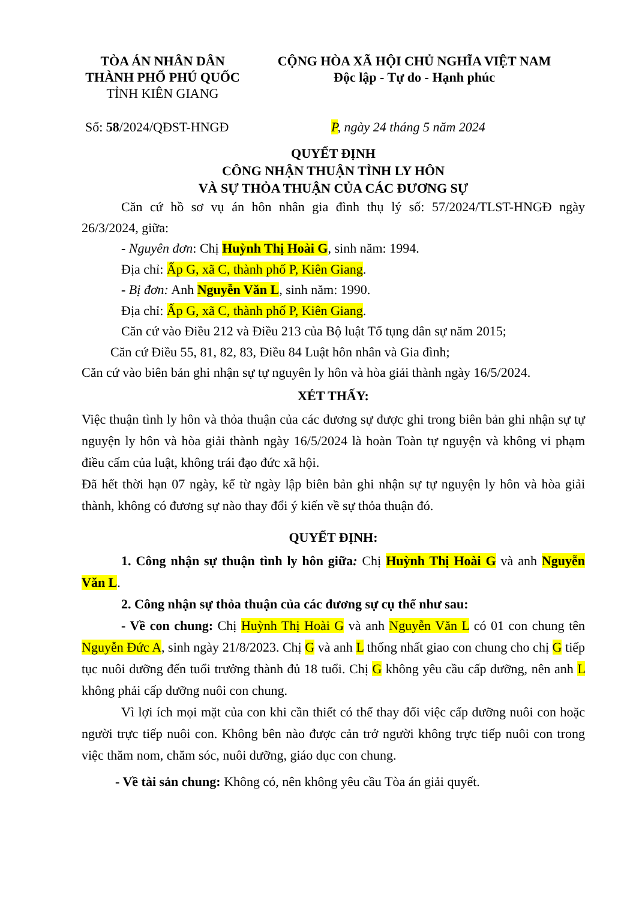TÒA ÁN NHÂN DÂN
THÀNH PHỐ PHÚ QUỐC
TỈNH KIÊN GIANG
CỘNG HÒA XÃ HỘI CHỦ NGHĨA VIỆT NAM
Độc lập - Tự do - Hạnh phúc
Số: 58/2024/QĐST-HNGĐ P, ngày 24 tháng 5 năm 2024
QUYẾT ĐỊNH
CÔNG NHẬN THUẬN TÌNH LY HÔN
VÀ SỰ THỎA THUẬN CỦA CÁC ĐƯƠNG SỰ
Căn cứ hồ sơ vụ án hôn nhân gia đình thụ lý số: 57/2024/TLST-HNGĐ ngày 26/3/2024, giữa:
- Nguyên đơn: Chị Huỳnh Thị Hoài G, sinh năm: 1994.
Địa chỉ: Ấp G, xã C, thành phố P, Kiên Giang.
- Bị đơn: Anh Nguyễn Văn L, sinh năm: 1990.
Địa chỉ: Ấp G, xã C, thành phố P, Kiên Giang.
Căn cứ vào Điều 212 và Điều 213 của Bộ luật Tố tụng dân sự năm 2015;
Căn cứ Điều 55, 81, 82, 83, Điều 84 Luật hôn nhân và Gia đình;
Căn cứ vào biên bản ghi nhận sự tự nguyên ly hôn và hòa giải thành ngày 16/5/2024.
XÉT THẤY:
Việc thuận tình ly hôn và thỏa thuận của các đương sự được ghi trong biên bản ghi nhận sự tự nguyện ly hôn và hòa giải thành ngày 16/5/2024 là hoàn Toàn tự nguyện và không vi phạm điều cấm của luật, không trái đạo đức xã hội.
Đã hết thời hạn 07 ngày, kể từ ngày lập biên bản ghi nhận sự tự nguyện ly hôn và hòa giải thành, không có đương sự nào thay đổi ý kiến về sự thỏa thuận đó.
QUYẾT ĐỊNH:
1. Công nhận sự thuận tình ly hôn giữa: Chị Huỳnh Thị Hoài G và anh Nguyễn Văn L.
2. Công nhận sự thỏa thuận của các đương sự cụ thể như sau:
- Về con chung: Chị Huỳnh Thị Hoài G và anh Nguyễn Văn L có 01 con chung tên Nguyễn Đức A, sinh ngày 21/8/2023. Chị G và anh L thống nhất giao con chung cho chị G tiếp tục nuôi dưỡng đến tuổi trưởng thành đủ 18 tuổi. Chị G không yêu cầu cấp dưỡng, nên anh L không phải cấp dưỡng nuôi con chung.
Vì lợi ích mọi mặt của con khi cần thiết có thể thay đổi việc cấp dưỡng nuôi con hoặc người trực tiếp nuôi con. Không bên nào được cản trở người không trực tiếp nuôi con trong việc thăm nom, chăm sóc, nuôi dưỡng, giáo dục con chung.
- Về tài sản chung: Không có, nên không yêu cầu Tòa án giải quyết.